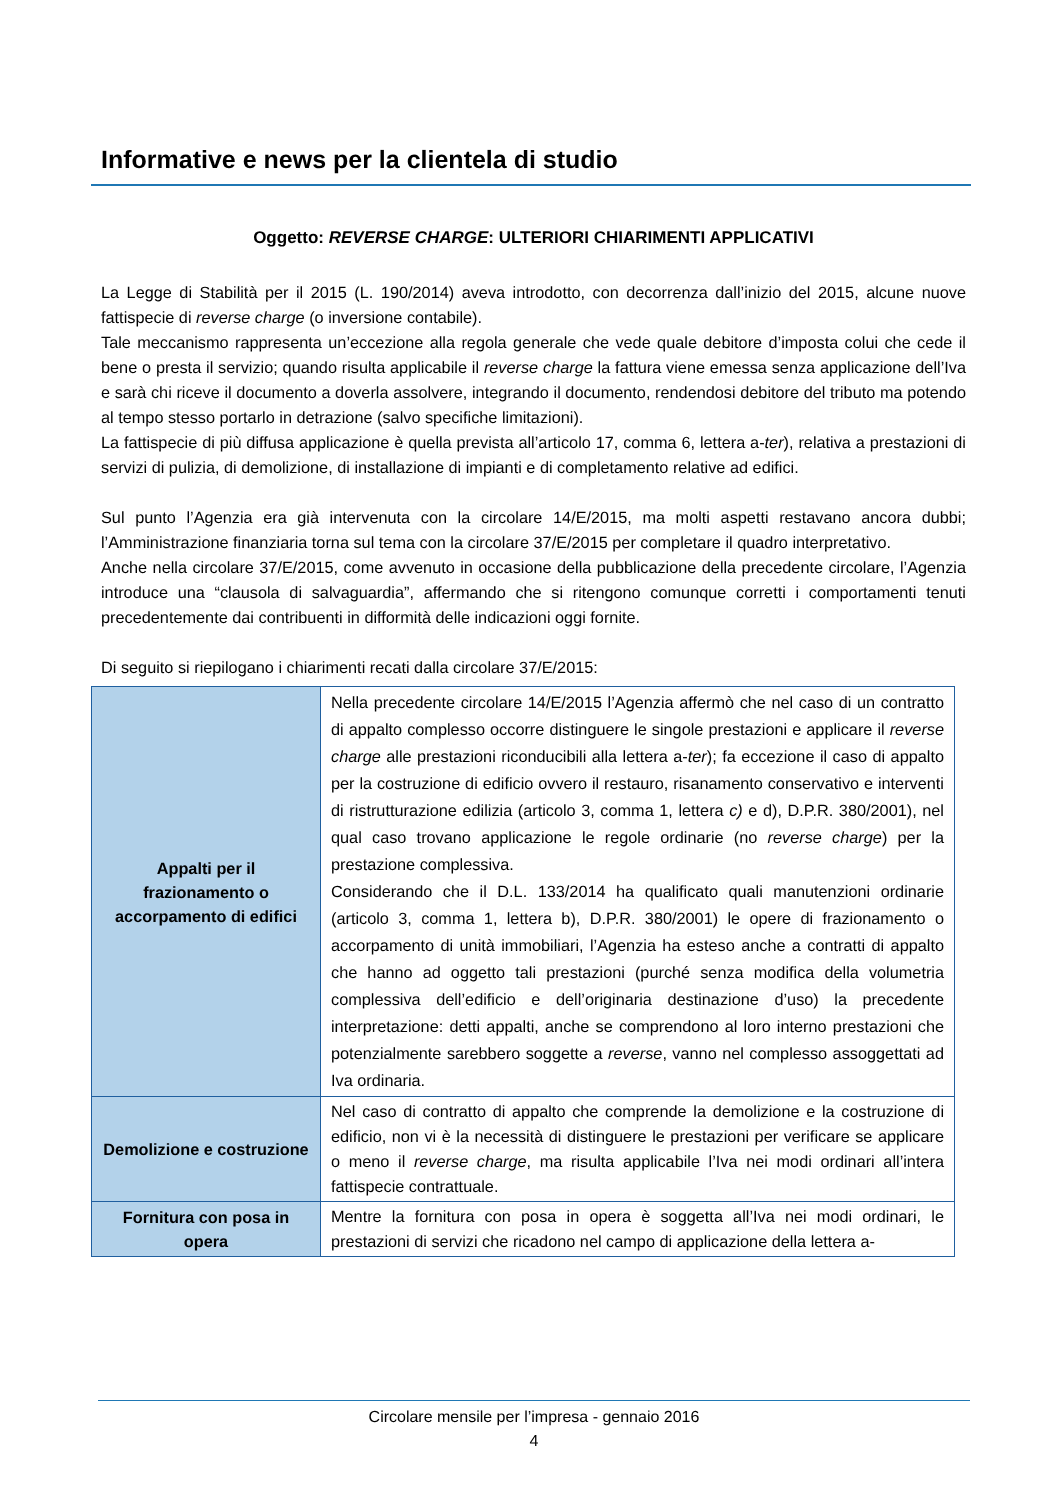Informative e news per la clientela di studio
Oggetto: REVERSE CHARGE: ULTERIORI CHIARIMENTI APPLICATIVI
La Legge di Stabilità per il 2015 (L. 190/2014) aveva introdotto, con decorrenza dall’inizio del 2015, alcune nuove fattispecie di reverse charge (o inversione contabile).
Tale meccanismo rappresenta un’eccezione alla regola generale che vede quale debitore d’imposta colui che cede il bene o presta il servizio; quando risulta applicabile il reverse charge la fattura viene emessa senza applicazione dell’Iva e sarà chi riceve il documento a doverla assolvere, integrando il documento, rendendosi debitore del tributo ma potendo al tempo stesso portarlo in detrazione (salvo specifiche limitazioni).
La fattispecie di più diffusa applicazione è quella prevista all’articolo 17, comma 6, lettera a-ter), relativa a prestazioni di servizi di pulizia, di demolizione, di installazione di impianti e di completamento relative ad edifici.
Sul punto l’Agenzia era già intervenuta con la circolare 14/E/2015, ma molti aspetti restavano ancora dubbi; l’Amministrazione finanziaria torna sul tema con la circolare 37/E/2015 per completare il quadro interpretativo.
Anche nella circolare 37/E/2015, come avvenuto in occasione della pubblicazione della precedente circolare, l’Agenzia introduce una “clausola di salvaguardia”, affermando che si ritengono comunque corretti i comportamenti tenuti precedentemente dai contribuenti in difformità delle indicazioni oggi fornite.
Di seguito si riepilogano i chiarimenti recati dalla circolare 37/E/2015:
| Appalti per il frazionamento o accorpamento di edifici | Nella precedente circolare 14/E/2015 l’Agenzia affermò che nel caso di un contratto di appalto complesso occorre distinguere le singole prestazioni e applicare il reverse charge alle prestazioni riconducibili alla lettera a- ter ); fa eccezione il caso di appalto per la costruzione di edificio ovvero il restauro, risanamento conservativo e interventi di ristrutturazione edilizia (articolo 3, comma 1, lettera c) e d), D.P.R. 380/2001), nel qual caso trovano applicazione le regole ordinarie (no reverse charge ) per la prestazione complessiva. Considerando che il D.L. 133/2014 ha qualificato quali manutenzioni ordinarie (articolo 3, comma 1, lettera b), D.P.R. 380/2001) le opere di frazionamento o accorpamento di unità immobiliari, l’Agenzia ha esteso anche a contratti di appalto che hanno ad oggetto tali prestazioni (purché senza modifica della volumetria complessiva dell’edificio e dell’originaria destinazione d’uso) la precedente interpretazione: detti appalti, anche se comprendono al loro interno prestazioni che potenzialmente sarebbero soggette a reverse , vanno nel complesso assoggettati ad Iva ordinaria. |
| Demolizione e costruzione | Nel caso di contratto di appalto che comprende la demolizione e la costruzione di edificio, non vi è la necessità di distinguere le prestazioni per verificare se applicare o meno il reverse charge , ma risulta applicabile l’Iva nei modi ordinari all’intera fattispecie contrattuale. |
| Fornitura con posa in opera | Mentre la fornitura con posa in opera è soggetta all’Iva nei modi ordinari, le prestazioni di servizi che ricadono nel campo di applicazione della lettera a- |
Circolare mensile per l’impresa - gennaio 2016
4